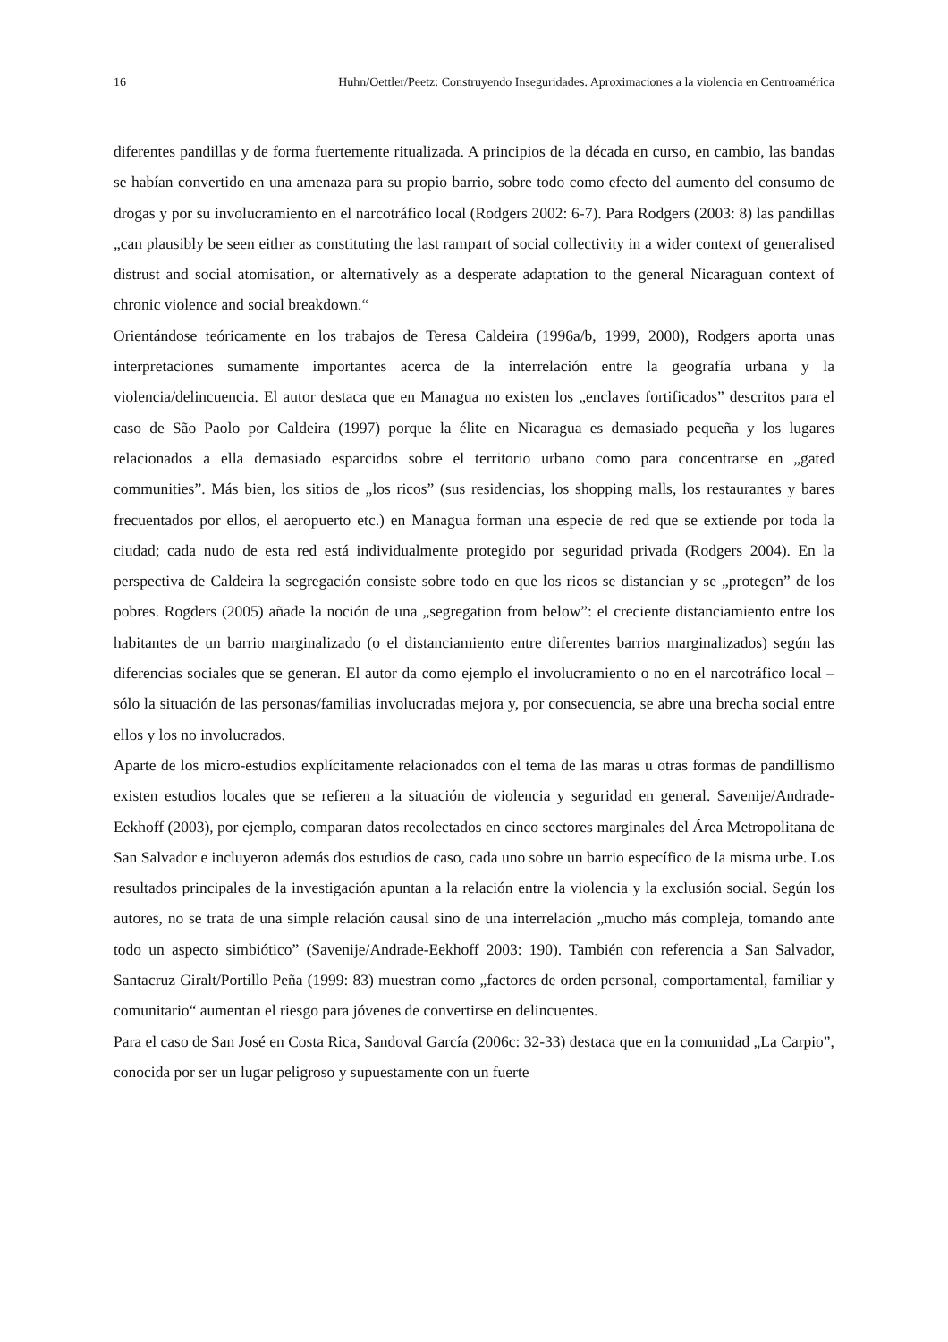16 Huhn/Oettler/Peetz: Construyendo Inseguridades. Aproximaciones a la violencia en Centroamérica
diferentes pandillas y de forma fuertemente ritualizada. A principios de la década en curso, en cambio, las bandas se habían convertido en una amenaza para su propio barrio, sobre todo como efecto del aumento del consumo de drogas y por su involucramiento en el narcotráfico local (Rodgers 2002: 6-7). Para Rodgers (2003: 8) las pandillas „can plausibly be seen either as constituting the last rampart of social collectivity in a wider context of generalised distrust and social atomisation, or alternatively as a desperate adaptation to the general Nicaraguan context of chronic violence and social breakdown.“
Orientándose teóricamente en los trabajos de Teresa Caldeira (1996a/b, 1999, 2000), Rodgers aporta unas interpretaciones sumamente importantes acerca de la interrelación entre la geografía urbana y la violencia/delincuencia. El autor destaca que en Managua no existen los „enclaves fortificados” descritos para el caso de São Paolo por Caldeira (1997) porque la élite en Nicaragua es demasiado pequeña y los lugares relacionados a ella demasiado esparcidos sobre el territorio urbano como para concentrarse en „gated communities”. Más bien, los sitios de „los ricos” (sus residencias, los shopping malls, los restaurantes y bares frecuentados por ellos, el aeropuerto etc.) en Managua forman una especie de red que se extiende por toda la ciudad; cada nudo de esta red está individualmente protegido por seguridad privada (Rodgers 2004). En la perspectiva de Caldeira la segregación consiste sobre todo en que los ricos se distancian y se „protegen” de los pobres. Rogders (2005) añade la noción de una „segregation from below”: el creciente distanciamiento entre los habitantes de un barrio marginalizado (o el distanciamiento entre diferentes barrios marginalizados) según las diferencias sociales que se generan. El autor da como ejemplo el involucramiento o no en el narcotráfico local – sólo la situación de las personas/familias involucradas mejora y, por consecuencia, se abre una brecha social entre ellos y los no involucrados.
Aparte de los micro-estudios explícitamente relacionados con el tema de las maras u otras formas de pandillismo existen estudios locales que se refieren a la situación de violencia y seguridad en general. Savenije/Andrade-Eekhoff (2003), por ejemplo, comparan datos recolectados en cinco sectores marginales del Área Metropolitana de San Salvador e incluyeron además dos estudios de caso, cada uno sobre un barrio específico de la misma urbe. Los resultados principales de la investigación apuntan a la relación entre la violencia y la exclusión social. Según los autores, no se trata de una simple relación causal sino de una interrelación „mucho más compleja, tomando ante todo un aspecto simbiótico” (Savenije/Andrade-Eekhoff 2003: 190). También con referencia a San Salvador, Santacruz Giralt/Portillo Peña (1999: 83) muestran como „factores de orden personal, comportamental, familiar y comunitario“ aumentan el riesgo para jóvenes de convertirse en delincuentes.
Para el caso de San José en Costa Rica, Sandoval García (2006c: 32-33) destaca que en la comunidad „La Carpio”, conocida por ser un lugar peligroso y supuestamente con un fuerte